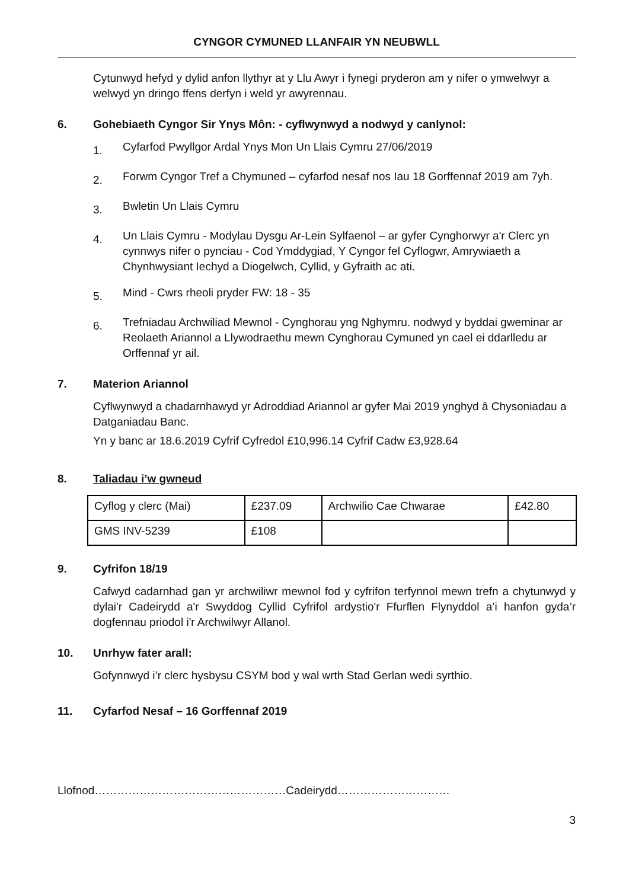CYNGOR CYMUNED LLANFAIR YN NEUBWLL
Cytunwyd hefyd y dylid anfon llythyr at y Llu Awyr i fynegi pryderon am y nifer o ymwelwyr a welwyd yn dringo ffens derfyn i weld yr awyrennau.
6. Gohebiaeth Cyngor Sir Ynys Môn: - cyflwynwyd a nodwyd y canlynol:
1. Cyfarfod Pwyllgor Ardal Ynys Mon Un Llais Cymru 27/06/2019
2. Forwm Cyngor Tref a Chymuned – cyfarfod nesaf nos Iau 18 Gorffennaf 2019 am 7yh.
3. Bwletin Un Llais Cymru
4. Un Llais Cymru - Modylau Dysgu Ar-Lein Sylfaenol – ar gyfer Cynghorwyr a'r Clerc yn cynnwys nifer o pynciau - Cod Ymddygiad, Y Cyngor fel Cyflogwr, Amrywiaeth a Chynhwysiant Iechyd a Diogelwch, Cyllid, y Gyfraith ac ati.
5. Mind - Cwrs rheoli pryder FW: 18 - 35
6. Trefniadau Archwiliad Mewnol - Cynghorau yng Nghymru. nodwyd y byddai gweminar ar Reolaeth Ariannol a Llywodraethu mewn Cynghorau Cymuned yn cael ei ddarlledu ar Orffennaf yr ail.
7. Materion Ariannol
Cyflwynwyd a chadarnhawyd yr Adroddiad Ariannol ar gyfer Mai 2019 ynghyd â Chysoniadau a Datganiadau Banc.
Yn y banc ar 18.6.2019 Cyfrif Cyfredol £10,996.14 Cyfrif Cadw £3,928.64
8. Taliadau i’w gwneud
| Cyflog y clerc (Mai) | £237.09 | Archwilio Cae Chwarae | £42.80 |
| GMS INV-5239 | £108 | | |
9. Cyfrifon 18/19
Cafwyd cadarnhad gan yr archwiliwr mewnol fod y cyfrifon terfynnol mewn trefn a chytunwyd y dylai'r Cadeirydd a'r Swyddog Cyllid Cyfrifol ardystio'r Ffurflen Flynyddol a’i hanfon gyda’r dogfennau priodol i'r Archwilwyr Allanol.
10. Unrhyw fater arall:
Gofynnwyd i’r clerc hysbysu CSYM bod y wal wrth Stad Gerlan wedi syrthio.
11. Cyfarfod Nesaf – 16 Gorffennaf 2019
Llofnod……………………………………………Cadeirydd…………………………
3